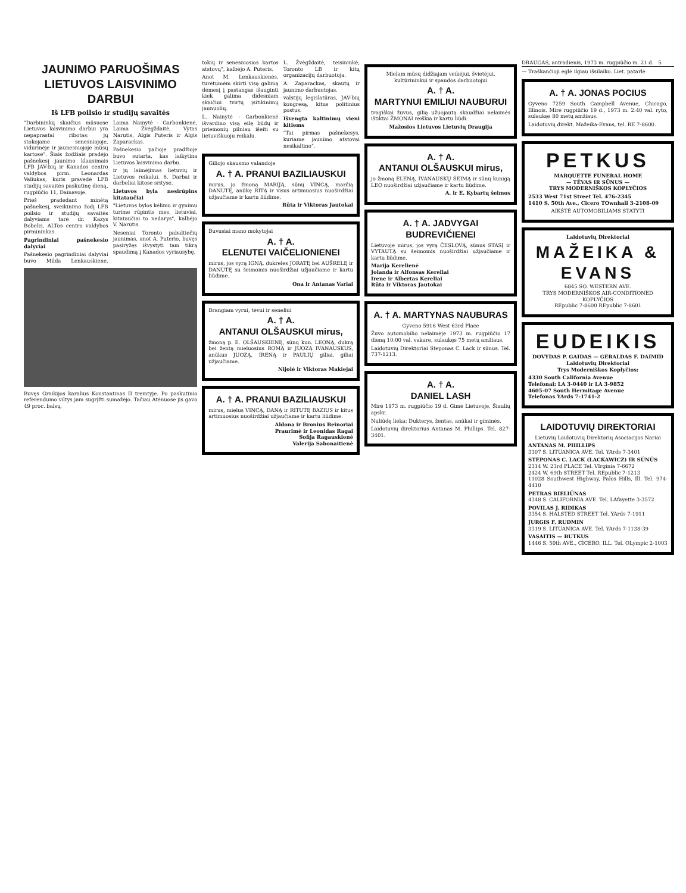JAUNIMO PARUOŠIMAS LIETUVOS LAISVINIMO DARBUI
Iš LFB poilsio ir studijų savaitės
"Darbininkų skaičius mūsuose Lietuvos laisvinimo darbui yra nepaprastai ribotas: jų stokojame senesniojoje, vidurinėje ir jaunesniojoje mūsų kartose". Šiais žodžiais pradėjo pašnekesį jaunimo klausimais LFB JAV-bių ir Kanados centro valdybos pirm. Leonardas Valiukas, kuris pravedė LFB studijų savaitės paskutinę dieną, rugpiūčio 11, Dainavoje.
Prieš pradedant minėtą pašnekesį, sveikinimo žodį LFB poilsio ir studijų savaitės dalyviams tarė dr. Kazys Bobelis, ALTos centro valdybos pirmininkas.
Pagrindiniai pašnekesio dalyviai
Pašnekesio pagrindiniai dalyviai buvo Milda Lenkauskienė, Laima Nainytė - Garbonkienė, Laima Žvėgždaitė, Vytas Narutis, Algis Puteris ir Algis Zaparackas.
Pašnekesio pačioje pradžioje buvo sutarta, kas laikytina Lietuvos laisvinimo darbu.
ir jų laimėjimas lietuvių ir Lietuvos reikalui. 6. Darbai ir darbeliai kitose srityse.
Lietuvos byla nesirūpins kitataučiai
"Lietuvos bylos kėlimu ir gynimu turime rūpintis mes, lietuviai, kitataučiai to nedarys", kalbėjo V. Narutis.
Neseniai Toronto pabaltiečių jaunimas, anot A. Puterio, buvęs pasiryžęs išvystyti tam tikrą spaudimą į Kanados vyriausybę.
Buvęs Graikijos karalius Konstantinas II tremtyje. Po paskutinio referendumo viltys jam sugrįžti sumažėjo. Tačiau Atėnuose jis gavo 49 proc. balsų.
tokių ir senesniosios kartos atstovų", kalbėjo A. Puteris.
Anot M. Lenkauskienės, turėtumėm skirti visą galimą dėmesį į pastangas išauginti kiek galima didesniam skaičiui tvirtų įsitikinimų jaunuolių.
L. Nainytė - Garbonkienė išvardino visą eilę būdų ir priemonių pilniau išeiti su lietuviškuoju reikalu.
L. Žvėgždaitė, teisininkė, Toronto LB ir kitų organizacijų darbuotoja.
A. Zaparackas, skautų ir jaunimo darbuotojas.
valstijų legislatūras, JAV-bių kongresą, kitus politinius postus.
Išvengta kaltinimų vieni kitiems
"Tai pirmas pašnekesys, kuriame jaunimo atstovai nesikaltino".
Giliojo skausmo valandoje
A. † A. PRANUI BAZILIAUSKUI
mirus, jo žmoną MARIJĄ, sūnų VINCĄ, marčią DANUTĘ, anūkę RITĄ ir visus artimuosius nuoširdžiai užjaučiame ir kartu liūdime.
Rūta ir Viktoras Jautokai
Buvusiai mano mokytojai
A. † A.
ELENUTEI VAIČELIONIENEI
mirus, jos vyrą IGNĄ, dukreles JORATĘ bei AUŠRELĘ ir DANUTĘ su šeimomis nuoširdžiai užjaučiame ir kartu liūdime.
Ona ir Antanas Variai
Brangiam vyrui, tėvui ir seneliui
A. † A.
ANTANUI OLŠAUSKUI mirus,
žmoną p. E. OLŠAUSKIENĘ, sūnų kun. LEONĄ, dukrą bei žentą mieluosius ROMĄ ir JUOZĄ IVANAUSKUS, anūkus JUOZĄ, IRENĄ ir PAULIŲ giliai, giliai užjaučiame.
Nijolė ir Viktoras Makiejai
A. † A. PRANUI BAZILIAUSKUI
mirus, mielus VINCĄ, DANĄ ir RITUTĘ BAZIUS ir kitus artimuosius nuoširdžiai užjaučiame ir kartu liūdime.
Aldona ir Bronius Beinoriai
Praurimė ir Leonidas Ragai
Sofija Ragauskienė
Valerija Sabonaitienė
Mielam mūsų didžiajam veikėjui, švietėjui, kultūrininkui ir spaudos darbuotojui
A. † A.
MARTYNUI EMILIUI NAUBURUI
tragiškai žuvus, gilią užuojautą skaudžiai nelaimės ištiktai ŽMONAI reiškia ir kartu liūdi.
Mažosios Lietuvos Lietuvių Draugija
A. † A.
ANTANUI OLŠAUSKUI mirus,
jo žmoną ELENĄ, IVANAUSKŲ ŠEIMĄ ir sūnų kunigą LEO nuoširdžiai užjaučiame ir kartu liūdime.
A. ir E. Kybartų šeimos
A. † A. JADVYGAI BUDREVIČIENEI
Lietuvoje mirus, jos vyrą ČESLOVĄ, sūnus STASĮ ir VYTAUTĄ su šeimomis nuoširdžiai užjaučiame ir kartu liūdime.
Marija Kerelienė
Jolanda ir Alfonsas Kereliai
Irene ir Albertas Kereliai
Rūta ir Viktoras Jautokai
A. † A. MARTYNAS NAUBURAS
Gyveno 5916 West 63rd Place
Žuvo automobilio nelaimėje 1973 m. rugpiūčio 17 dieną 10:00 val. vakare, sulaukęs 75 metų amžiaus.
Laidotuvių Direktoriai Steponas C. Lack ir sūnus. Tel. 737-1213.
A. † A.
DANIEL LASH
Mirė 1973 m. rugpiūčio 19 d. Gimė Lietuvoje, Šiaulių apskr.
Nuliūdę lieka: Dukterys, žentas, anūkai ir giminės.
Laidotuvių direktorius Antanas M. Phillips. Tel. 827-3401.
DRAUGAS, antradienis, 1973 m. rugpiūčio m. 21 d. 5
— Traškančioji eglė ilgiau išsilaiko. Liet. patarlė
A. † A. JONAS POCIUS
Gyveno 7259 South Campbell Avenue, Chicago, Illinois. Mirė rugpiūčio 19 d., 1973 m. 2:40 val. ryto, sulaukęs 80 metų amžiaus.
Laidotuvių direkt. Mažeika-Evans, tel. RE 7-8600.
PETKUS
MARQUETTE FUNERAL HOME
— TĖVAS IR SŪNUS —
TRYS MODERNIŠKOS KOPLYČIOS
2533 West 71st Street Tel. 476-2345
1410 S. 50th Ave., Cicero TOwnhall 3-2108-09
AIKŠTĖ AUTOMOBILIAMS STATYTI
Laidotuvių Direktoriai
MAŽEIKA & EVANS
6845 SO. WESTERN AVE.
TRYS MODERNIŠKOS AIR-CONDITIONED KOPLYČIOS
REpublic 7-8600 REpublic 7-8601
EUDEIKIS
DOVYDAS P. GAIDAS — GERALDAS F. DAIMID
Laidotuvių Direktoriai
Trys Moderniškos Koplyčios:
4330 South California Avenue
Telefonai: LA 3-0440 ir LA 3-9852
4605-07 South Hermitage Avenue
Telefonas YArds 7-1741-2
LAIDOTUVIŲ DIREKTORIAI
Lietuvių Laidotuvių Direktorių Asociacijos Nariai
ANTANAS M. PHILLIPS
3307 S. LITUANICA AVE. Tel. YArds 7-3401
STEPONAS C. LACK (LACKAWICZ) IR SŪNŪS
2314 W. 23rd PLACE Tel. VIrginia 7-6672
2424 W. 69th STREET Tel. REpublic 7-1213
11028 Southwest Highway, Palos Hills, Ill. Tel. 974-4410
PETRAS BIELIŪNAS
4348 S. CALIFORNIA AVE. Tel. LAfayette 3-3572
POVILAS J. RIDIKAS
3354 S. HALSTED STREET Tel. YArds 7-1911
JURGIS F. RUDMIN
3319 S. LITUANICA AVE. Tel. YArds 7-1138-39
VASAITIS — BUTKUS
1446 S. 50th AVE., CICERO, ILL. Tel. OLympic 2-1003